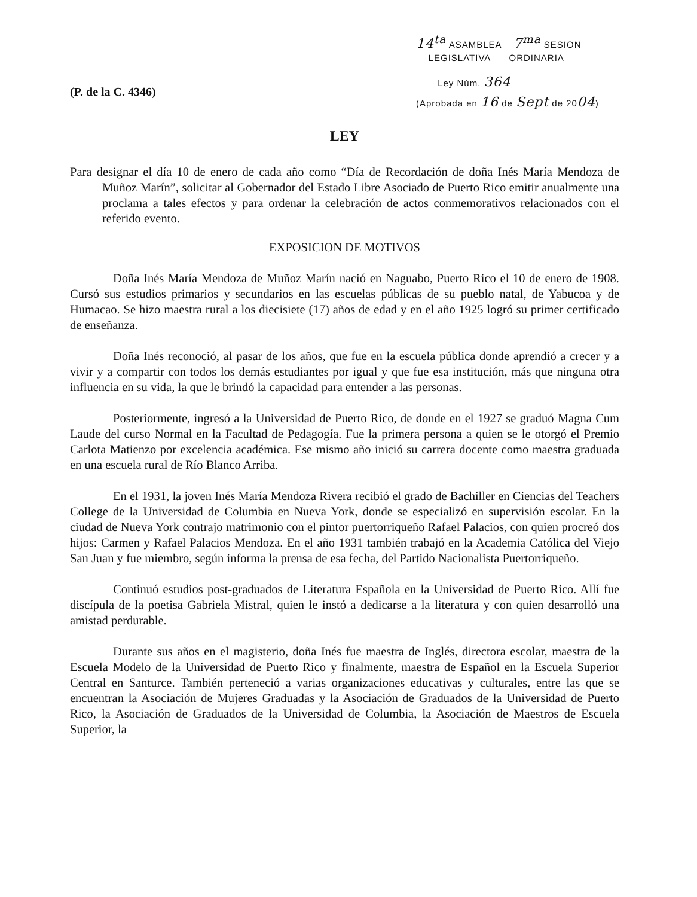(P. de la C. 4346)
14<sup>ta</sup> ASAMBLEA 7<sup>ma</sup> SESION
LEGISLATIVA ORDINARIA
Ley Núm. 364
(Aprobada en 16 de Sept de 2004)
LEY
Para designar el día 10 de enero de cada año como “Día de Recordación de doña Inés María Mendoza de Muñoz Marín”, solicitar al Gobernador del Estado Libre Asociado de Puerto Rico emitir anualmente una proclama a tales efectos y para ordenar la celebración de actos conmemorativos relacionados con el referido evento.
EXPOSICION DE MOTIVOS
Doña Inés María Mendoza de Muñoz Marín nació en Naguabo, Puerto Rico el 10 de enero de 1908. Cursó sus estudios primarios y secundarios en las escuelas públicas de su pueblo natal, de Yabucoa y de Humacao. Se hizo maestra rural a los diecisiete (17) años de edad y en el año 1925 logró su primer certificado de enseñanza.
Doña Inés reconoció, al pasar de los años, que fue en la escuela pública donde aprendió a crecer y a vivir y a compartir con todos los demás estudiantes por igual y que fue esa institución, más que ninguna otra influencia en su vida, la que le brindó la capacidad para entender a las personas.
Posteriormente, ingresó a la Universidad de Puerto Rico, de donde en el 1927 se graduó Magna Cum Laude del curso Normal en la Facultad de Pedagogía. Fue la primera persona a quien se le otorgó el Premio Carlota Matienzo por excelencia académica. Ese mismo año inició su carrera docente como maestra graduada en una escuela rural de Río Blanco Arriba.
En el 1931, la joven Inés María Mendoza Rivera recibió el grado de Bachiller en Ciencias del Teachers College de la Universidad de Columbia en Nueva York, donde se especializó en supervisión escolar. En la ciudad de Nueva York contrajo matrimonio con el pintor puertorriqueño Rafael Palacios, con quien procreó dos hijos: Carmen y Rafael Palacios Mendoza. En el año 1931 también trabajó en la Academia Católica del Viejo San Juan y fue miembro, según informa la prensa de esa fecha, del Partido Nacionalista Puertorriqueño.
Continuó estudios post-graduados de Literatura Española en la Universidad de Puerto Rico. Allí fue discípula de la poetisa Gabriela Mistral, quien le instó a dedicarse a la literatura y con quien desarrolló una amistad perdurable.
Durante sus años en el magisterio, doña Inés fue maestra de Inglés, directora escolar, maestra de la Escuela Modelo de la Universidad de Puerto Rico y finalmente, maestra de Español en la Escuela Superior Central en Santurce. También perteneció a varias organizaciones educativas y culturales, entre las que se encuentran la Asociación de Mujeres Graduadas y la Asociación de Graduados de la Universidad de Puerto Rico, la Asociación de Graduados de la Universidad de Columbia, la Asociación de Maestros de Escuela Superior, la